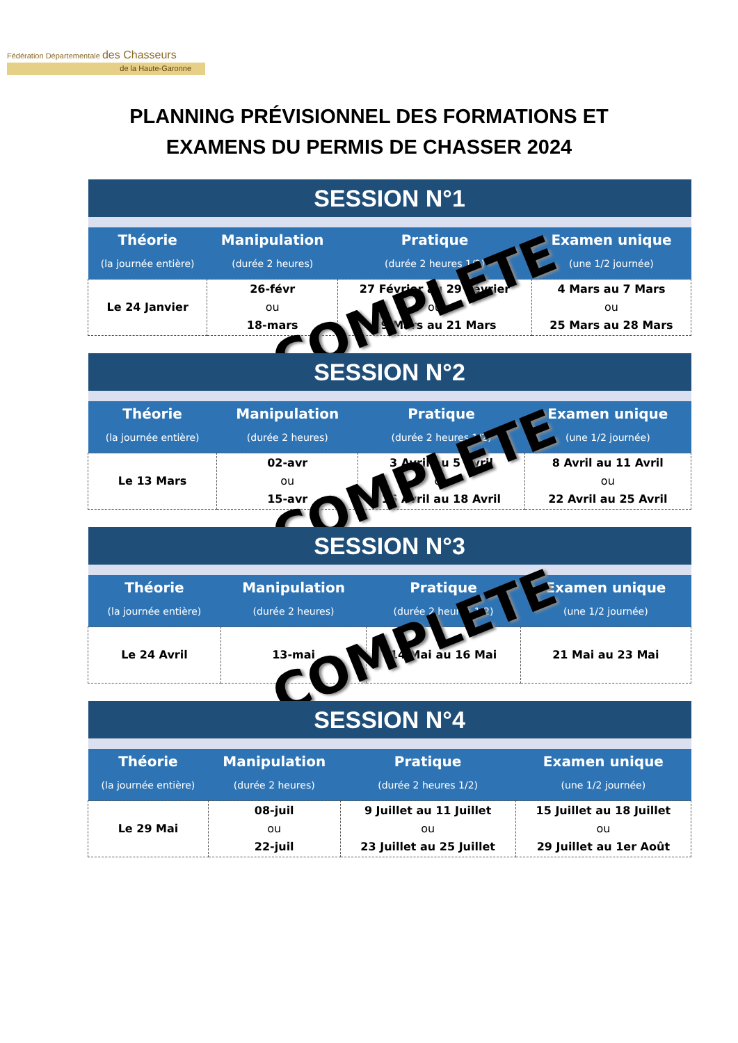Fédération Départementale des Chasseurs
de la Haute-Garonne
PLANNING PRÉVISIONNEL DES FORMATIONS ET
EXAMENS DU PERMIS DE CHASSER 2024
| SESSION N°1 | | | |
| --- | --- | --- | --- |
| Théorie | Manipulation | Pratique | Examen unique |
| (la journée entière) | (durée 2 heures) | (durée 2 heures 1/2) | (une 1/2 journée) |
| Le 24 Janvier | 26-févr ou 18-mars | 27 Février au 29 Février ou 19 Mars au 21 Mars | 4 Mars au 7 Mars ou 25 Mars au 28 Mars |
COMPLETE
| SESSION N°2 | | | |
| --- | --- | --- | --- |
| Théorie | Manipulation | Pratique | Examen unique |
| (la journée entière) | (durée 2 heures) | (durée 2 heures 1/2) | (une 1/2 journée) |
| Le 13 Mars | 02-avr ou 15-avr | 3 Avril au 5 Avril ou 16 Avril au 18 Avril | 8 Avril au 11 Avril ou 22 Avril au 25 Avril |
COMPLETE
| SESSION N°3 | | | |
| --- | --- | --- | --- |
| Théorie | Manipulation | Pratique | Examen unique |
| (la journée entière) | (durée 2 heures) | (durée 2 heures 1/2) | (une 1/2 journée) |
| Le 24 Avril | 13-mai | 14 Mai au 16 Mai | 21 Mai au 23 Mai |
COMPLETE
| SESSION N°4 | | | |
| --- | --- | --- | --- |
| Théorie | Manipulation | Pratique | Examen unique |
| (la journée entière) | (durée 2 heures) | (durée 2 heures 1/2) | (une 1/2 journée) |
| Le 29 Mai | 08-juil ou 22-juil | 9 Juillet au 11 Juillet ou 23 Juillet au 25 Juillet | 15 Juillet au 18 Juillet ou 29 Juillet au 1er Août |